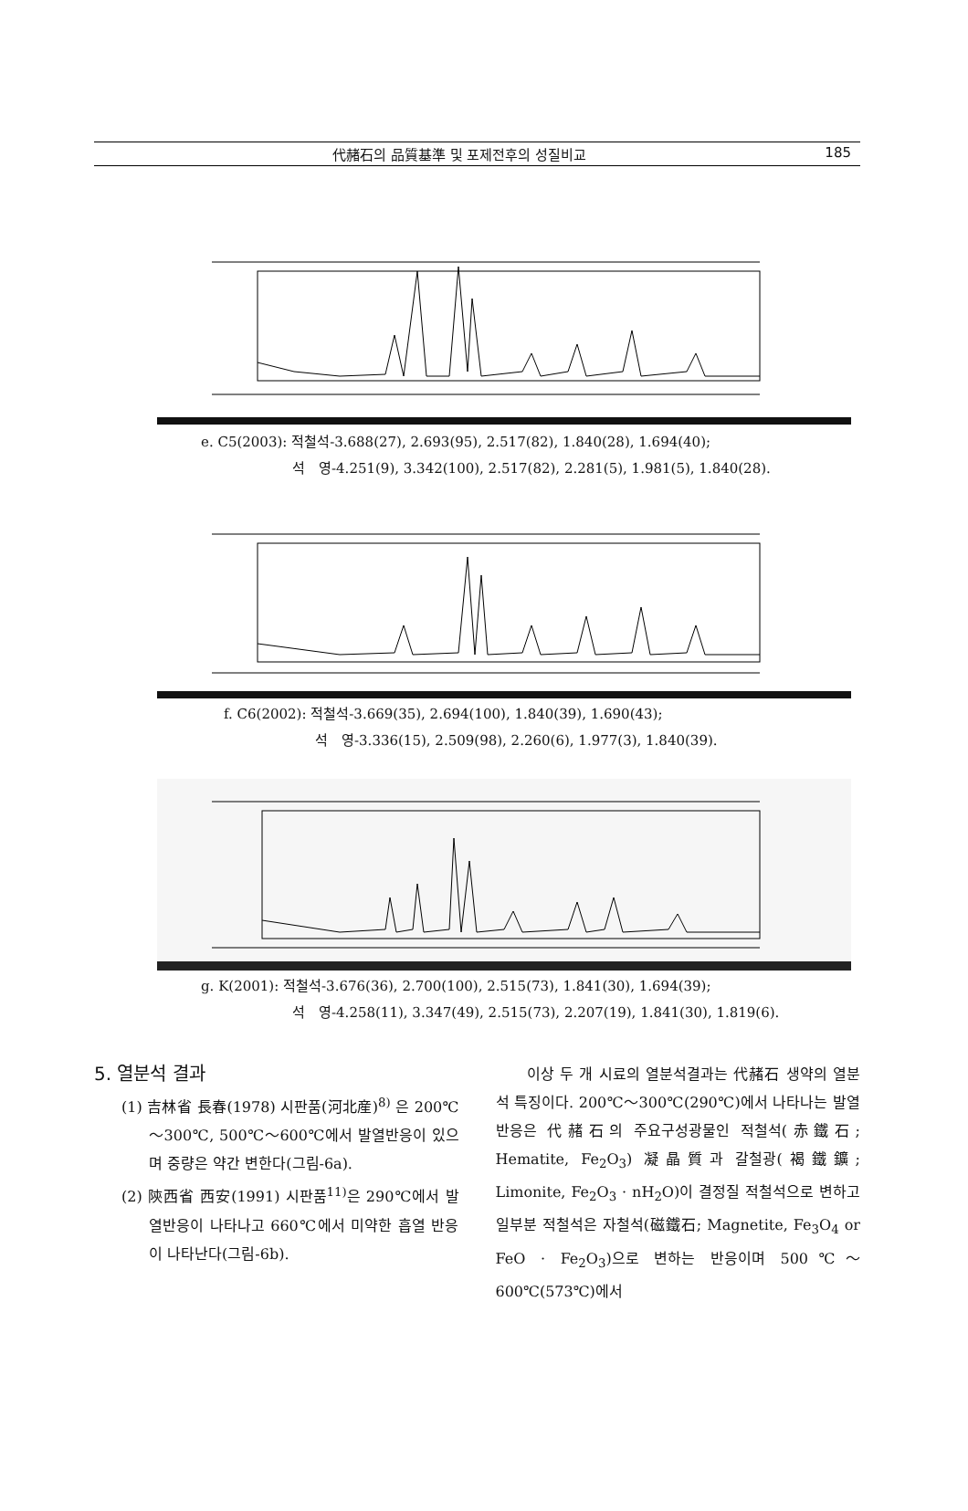代赭石의 品質基準 및 포제전후의 성질비교 185
e. C5(2003): 적철석-3.688(27), 2.693(95), 2.517(82), 1.840(28), 1.694(40);
석　영-4.251(9), 3.342(100), 2.517(82), 2.281(5), 1.981(5), 1.840(28).
f. C6(2002): 적철석-3.669(35), 2.694(100), 1.840(39), 1.690(43);
석　영-3.336(15), 2.509(98), 2.260(6), 1.977(3), 1.840(39).
g. K(2001): 적철석-3.676(36), 2.700(100), 2.515(73), 1.841(30), 1.694(39);
석　영-4.258(11), 3.347(49), 2.515(73), 2.207(19), 1.841(30), 1.819(6).
5. 열분석 결과
(1) 吉林省 長春(1978) 시판품(河北産)<sup>8)</sup> 은 200℃～300℃, 500℃～600℃에서 발열반응이 있으며 중량은 약간 변한다(그림-6a).
(2) 陝西省 西安(1991) 시판품<sup>11)</sup>은 290℃에서 발열반응이 나타나고 660℃에서 미약한 흡열 반응이 나타난다(그림-6b).
　　이상 두 개 시료의 열분석결과는 代赭石 생약의 열분석 특징이다. 200℃～300℃(290℃)에서 나타나는 발열반응은 代赭石의 주요구성광물인 적철석(赤鐵石; Hematite, Fe<sub>2</sub>O<sub>3</sub>) 凝晶質과 갈철광(褐鐵鑛; Limonite, Fe<sub>2</sub>O<sub>3</sub> · nH<sub>2</sub>O)이 결정질 적철석으로 변하고 일부분 적철석은 자철석(磁鐵石; Magnetite, Fe<sub>3</sub>O<sub>4</sub> or FeO · Fe<sub>2</sub>O<sub>3</sub>)으로 변하는 반응이며 500℃～600℃(573℃)에서